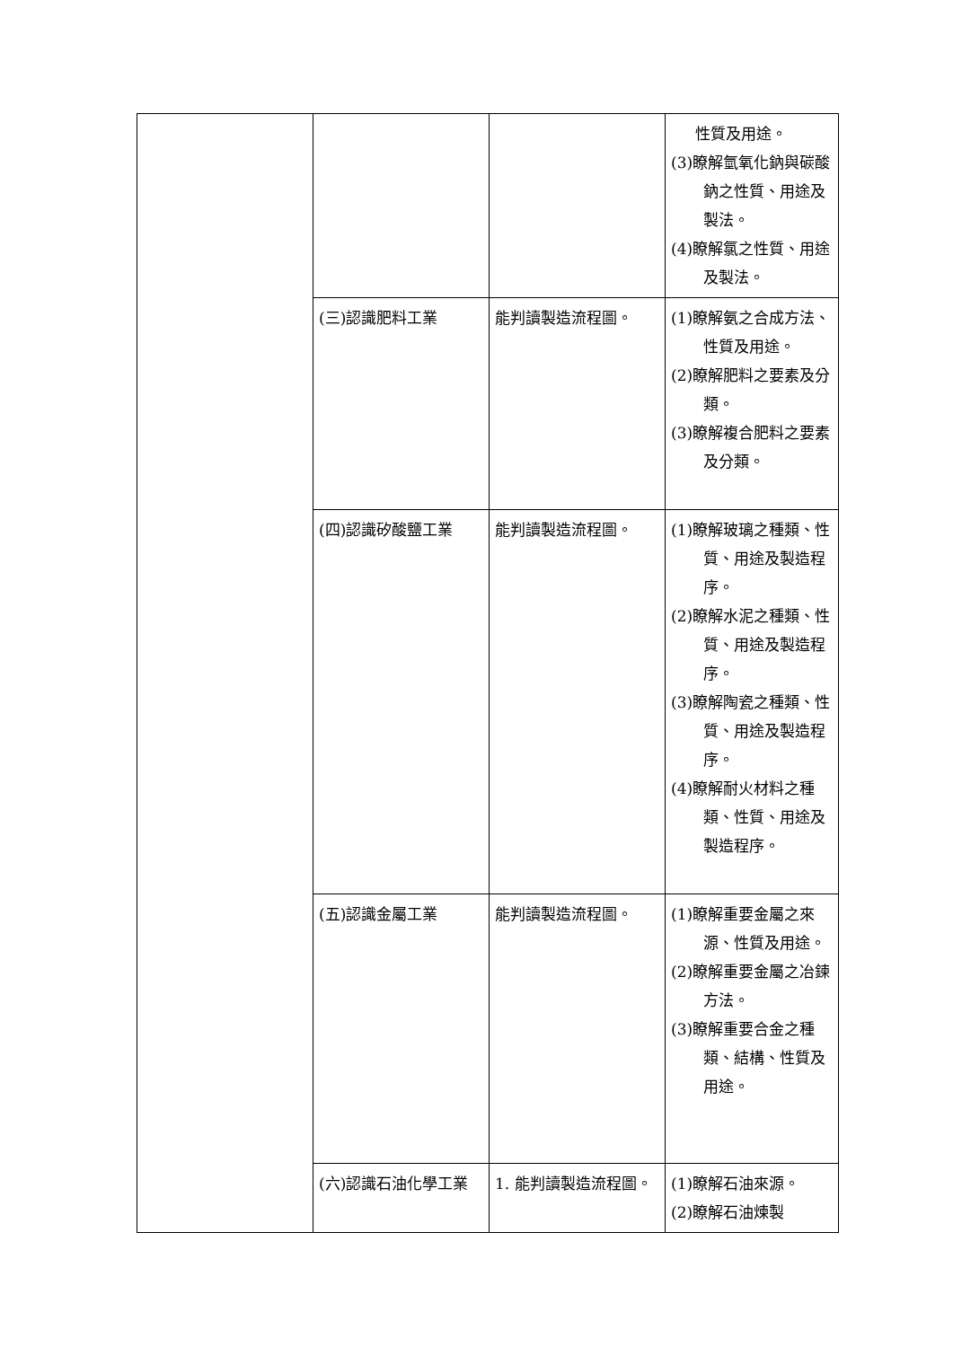| | | | 性質及用途。 (3)瞭解氫氧化鈉與碳酸鈉之性質、用途及製法。 (4)瞭解氯之性質、用途及製法。 |
| | (三)認識肥料工業 | 能判讀製造流程圖。 | (1)瞭解氨之合成方法、性質及用途。 (2)瞭解肥料之要素及分類。 (3)瞭解複合肥料之要素及分類。 |
| | (四)認識矽酸鹽工業 | 能判讀製造流程圖。 | (1)瞭解玻璃之種類、性質、用途及製造程序。 (2)瞭解水泥之種類、性質、用途及製造程序。 (3)瞭解陶瓷之種類、性質、用途及製造程序。 (4)瞭解耐火材料之種類、性質、用途及製造程序。 |
| | (五)認識金屬工業 | 能判讀製造流程圖。 | (1)瞭解重要金屬之來源、性質及用途。 (2)瞭解重要金屬之冶鍊方法。 (3)瞭解重要合金之種類、結構、性質及用途。 |
| | (六)認識石油化學工業 | 1. 能判讀製造流程圖。 | (1)瞭解石油來源。 (2)瞭解石油煉製 |